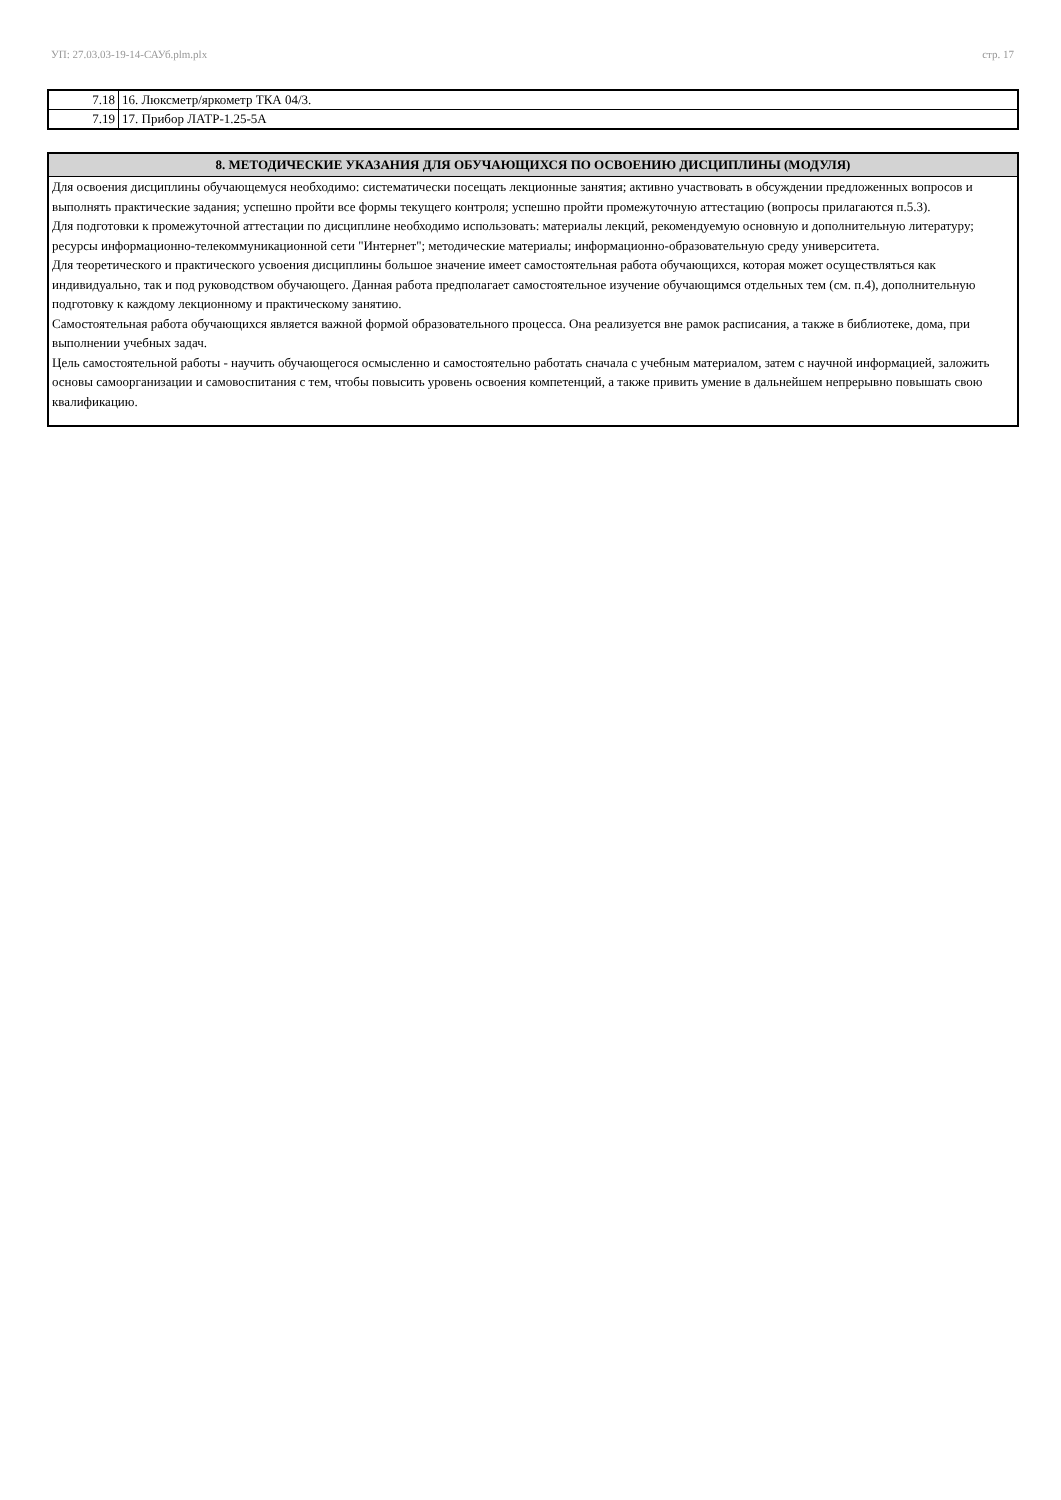УП: 27.03.03-19-14-САУб.plm.plx стр. 17
| 7.18 | 16. Люксметр/яркометр ТКА 04/3. |
| 7.19 | 17. Прибор ЛАТР-1.25-5А |
| 8. МЕТОДИЧЕСКИЕ УКАЗАНИЯ ДЛЯ ОБУЧАЮЩИХСЯ ПО ОСВОЕНИЮ ДИСЦИПЛИНЫ (МОДУЛЯ) |
| --- |
| Для освоения дисциплины обучающемуся необходимо: систематически посещать лекционные занятия; активно участвовать в обсуждении предложенных вопросов и выполнять практические задания; успешно пройти все формы текущего контроля; успешно пройти промежуточную аттестацию (вопросы прилагаются п.5.3). Для подготовки к промежуточной аттестации по дисциплине необходимо использовать: материалы лекций, рекомендуемую основную и дополнительную литературу; ресурсы информационно-телекоммуникационной сети "Интернет"; методические материалы; информационно-образовательную среду университета. Для теоретического и практического усвоения дисциплины большое значение имеет самостоятельная работа обучающихся, которая может осуществляться как индивидуально, так и под руководством обучающего. Данная работа предполагает самостоятельное изучение обучающимся отдельных тем (см. п.4), дополнительную подготовку к каждому лекционному и практическому занятию. Самостоятельная работа обучающихся является важной формой образовательного процесса. Она реализуется вне рамок расписания, а также в библиотеке, дома, при выполнении учебных задач. Цель самостоятельной работы - научить обучающегося осмысленно и самостоятельно работать сначала с учебным материалом, затем с научной информацией, заложить основы самоорганизации и самовоспитания с тем, чтобы повысить уровень освоения компетенций, а также привить умение в дальнейшем непрерывно повышать свою квалификацию. |